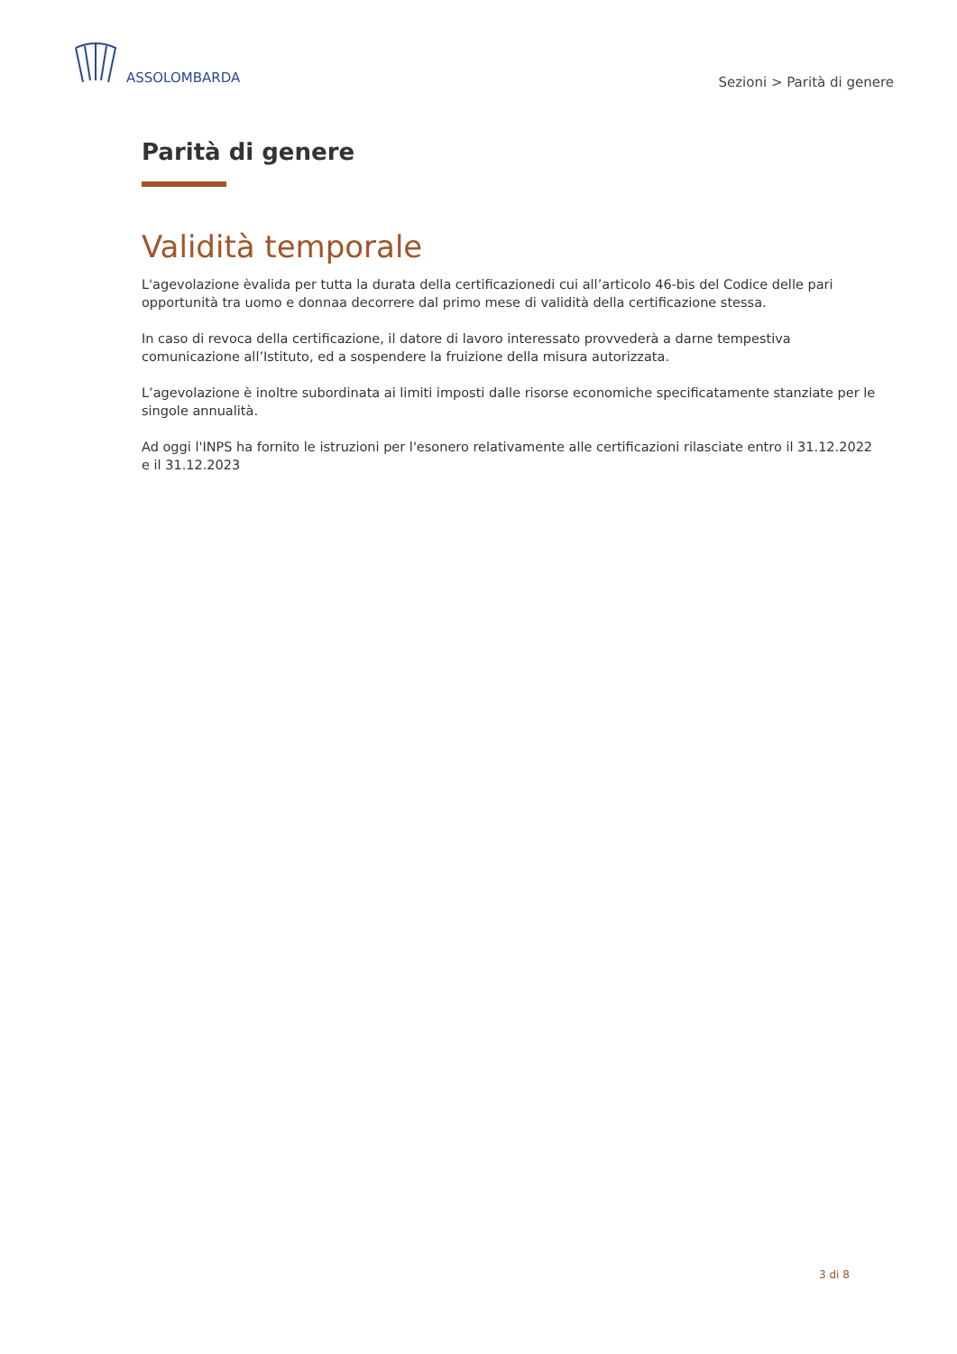ASSOLOMBARDA
Sezioni > Parità di genere
Parità di genere
Validità temporale
L'agevolazione èvalida per tutta la durata della certificazionedi cui all’articolo 46-bis del Codice delle pari opportunità tra uomo e donnaa decorrere dal primo mese di validità della certificazione stessa.
In caso di revoca della certificazione, il datore di lavoro interessato provvederà a darne tempestiva comunicazione all’Istituto, ed a sospendere la fruizione della misura autorizzata.
L’agevolazione è inoltre subordinata ai limiti imposti dalle risorse economiche specificatamente stanziate per le singole annualità.
Ad oggi l'INPS ha fornito le istruzioni per l'esonero relativamente alle certificazioni rilasciate entro il 31.12.2022 e il 31.12.2023
3 di 8